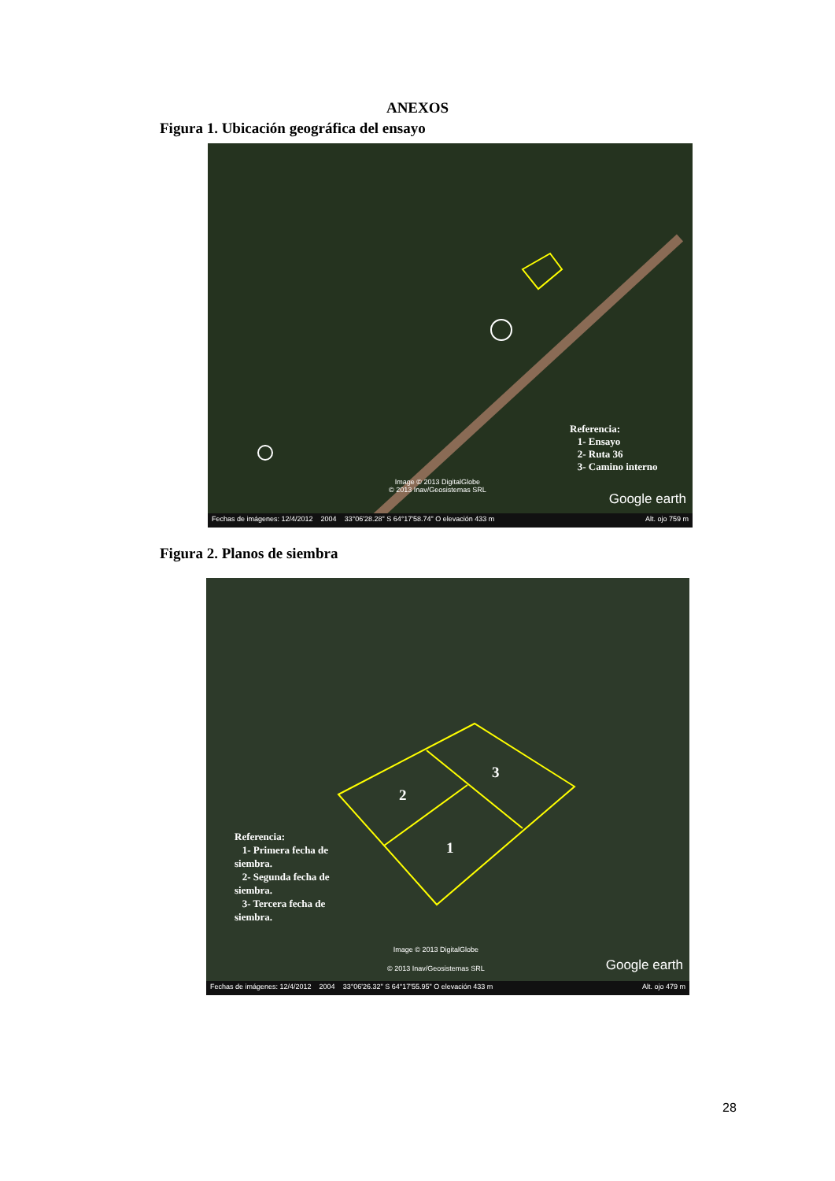ANEXOS
Figura 1. Ubicación geográfica del ensayo
Referencia:
1- Ensayo
2- Ruta 36
3- Camino interno
Image © 2013 DigitalGlobe
© 2013 Inav/Geosistemas SRL
Google earth
Fechas de imágenes: 12/4/2012 2004 33°06'28.28" S 64°17'58.74" O elevación 433 m Alt. ojo 759 m
Figura 2. Planos de siembra
2
3
1
Referencia:
1- Primera fecha de siembra.
2- Segunda fecha de siembra.
3- Tercera fecha de siembra.
Image © 2013 DigitalGlobe
© 2013 Inav/Geosistemas SRL
Google earth
Fechas de imágenes: 12/4/2012 2004 33°06'26.32" S 64°17'55.95" O elevación 433 m Alt. ojo 479 m
28